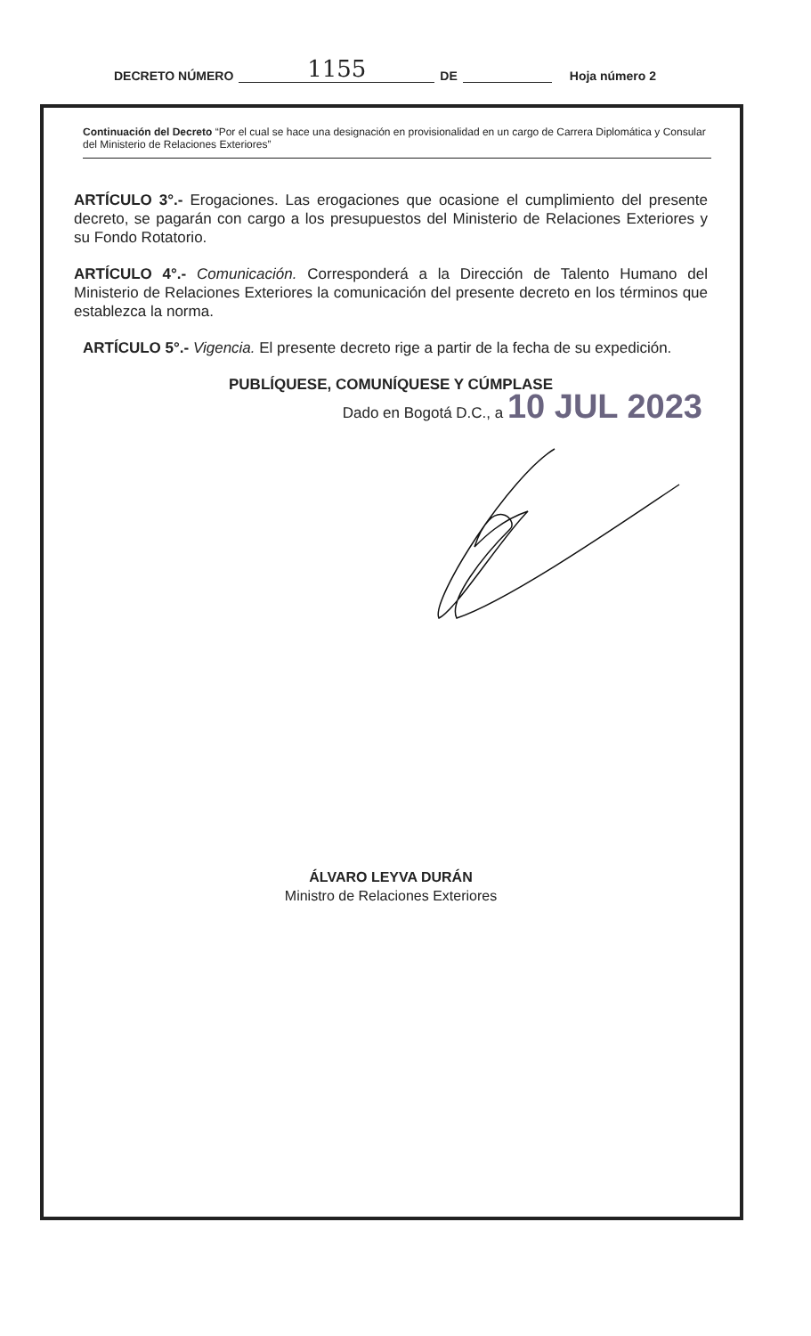DECRETO NÚMERO 1155 DE Hoja número 2
Continuación del Decreto “Por el cual se hace una designación en provisionalidad en un cargo de Carrera Diplomática y Consular del Ministerio de Relaciones Exteriores”
ARTÍCULO 3°.- Erogaciones. Las erogaciones que ocasione el cumplimiento del presente decreto, se pagarán con cargo a los presupuestos del Ministerio de Relaciones Exteriores y su Fondo Rotatorio.
ARTÍCULO 4°.- Comunicación. Corresponderá a la Dirección de Talento Humano del Ministerio de Relaciones Exteriores la comunicación del presente decreto en los términos que establezca la norma.
ARTÍCULO 5°.- Vigencia. El presente decreto rige a partir de la fecha de su expedición.
PUBLÍQUESE, COMUNÍQUESE Y CÚMPLASE
Dado en Bogotá D.C., a 10 JUL 2023
ÁLVARO LEYVA DURÁN
Ministro de Relaciones Exteriores